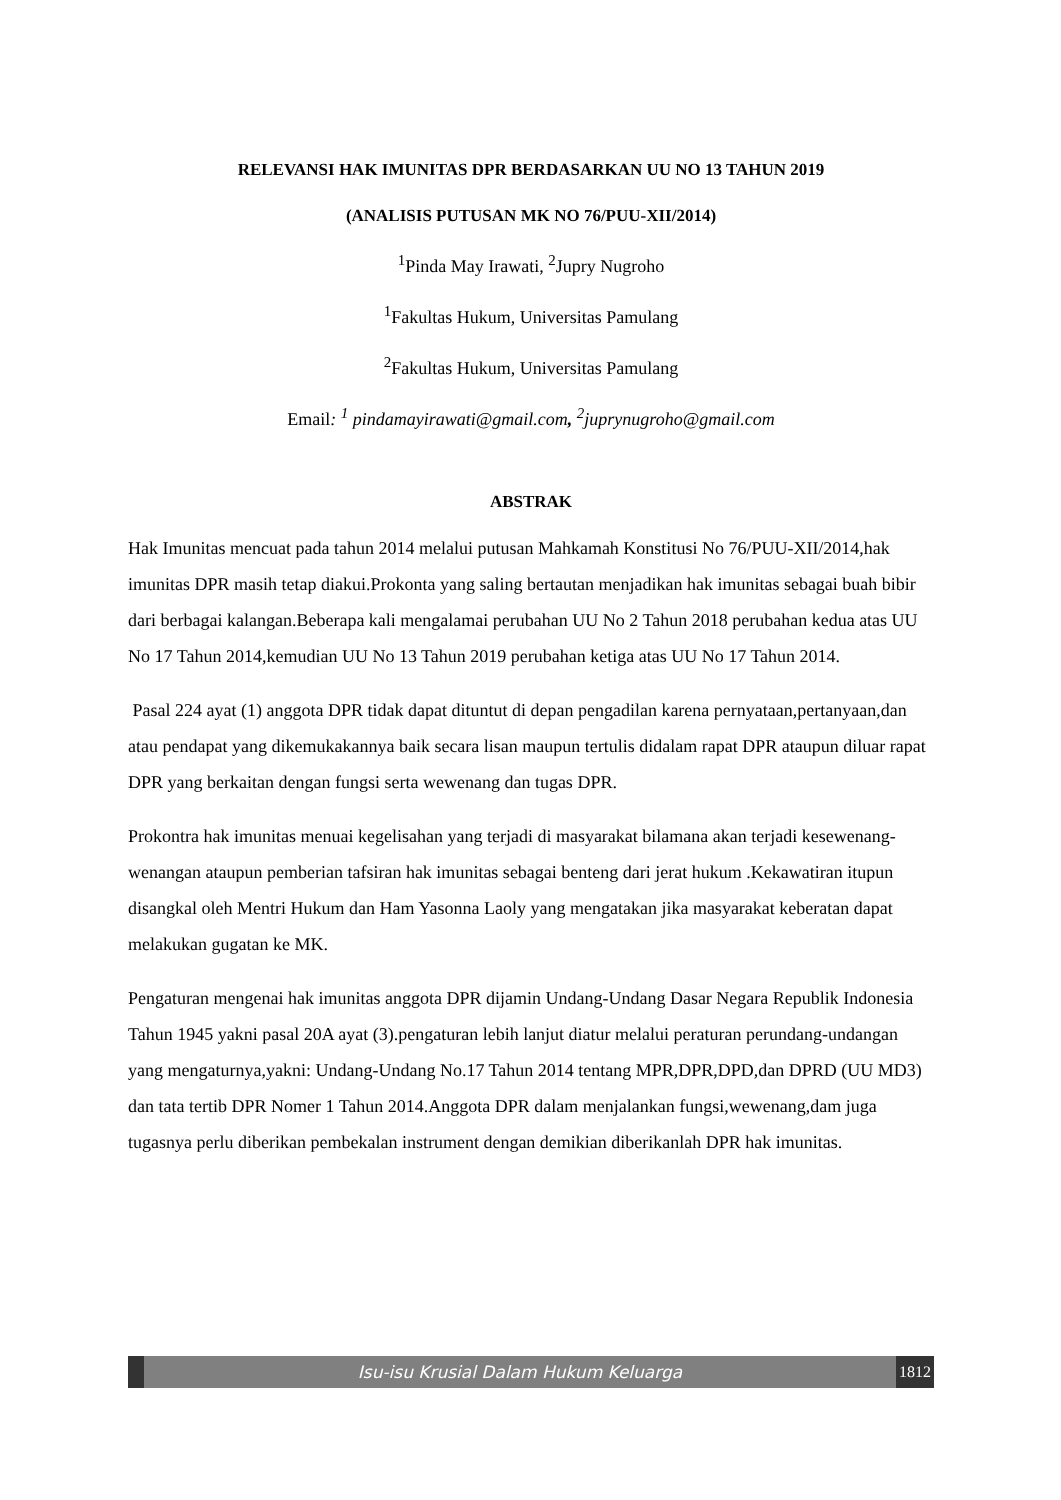RELEVANSI HAK IMUNITAS DPR BERDASARKAN UU NO 13 TAHUN 2019
(ANALISIS PUTUSAN MK NO 76/PUU-XII/2014)
<sup>1</sup> Pinda May Irawati, <sup>2</sup>Jupry Nugroho
<sup>1</sup> Fakultas Hukum, Universitas Pamulang
<sup>2</sup> Fakultas Hukum, Universitas Pamulang
Email: <sup>1</sup> pindamayirawati@gmail.com, <sup>2</sup>juprynugroho@gmail.com
ABSTRAK
Hak Imunitas mencuat pada tahun 2014 melalui putusan Mahkamah Konstitusi No 76/PUU-XII/2014,hak imunitas DPR masih tetap diakui.Prokonta yang saling bertautan menjadikan hak imunitas sebagai buah bibir dari berbagai kalangan.Beberapa kali mengalamai perubahan UU No 2 Tahun 2018 perubahan kedua atas UU No 17 Tahun 2014,kemudian UU No 13 Tahun 2019 perubahan ketiga atas UU No 17 Tahun 2014.
Pasal 224 ayat (1) anggota DPR tidak dapat dituntut di depan pengadilan karena pernyataan,pertanyaan,dan atau pendapat yang dikemukakannya baik secara lisan maupun tertulis didalam rapat DPR ataupun diluar rapat DPR yang berkaitan dengan fungsi serta wewenang dan tugas DPR.
Prokontra hak imunitas menuai kegelisahan yang terjadi di masyarakat bilamana akan terjadi kesewenang-wenangan ataupun pemberian tafsiran hak imunitas sebagai benteng dari jerat hukum .Kekawatiran itupun disangkal oleh Mentri Hukum dan Ham Yasonna Laoly yang mengatakan jika masyarakat keberatan dapat melakukan gugatan ke MK.
Pengaturan mengenai hak imunitas anggota DPR dijamin Undang-Undang Dasar Negara Republik Indonesia Tahun 1945 yakni pasal 20A ayat (3).pengaturan lebih lanjut diatur melalui peraturan perundang-undangan yang mengaturnya,yakni: Undang-Undang No.17 Tahun 2014 tentang MPR,DPR,DPD,dan DPRD (UU MD3) dan tata tertib DPR Nomer 1 Tahun 2014.Anggota DPR dalam menjalankan fungsi,wewenang,dam juga tugasnya perlu diberikan pembekalan instrument dengan demikian diberikanlah DPR hak imunitas.
Isu-isu Krusial Dalam Hukum Keluarga
1812